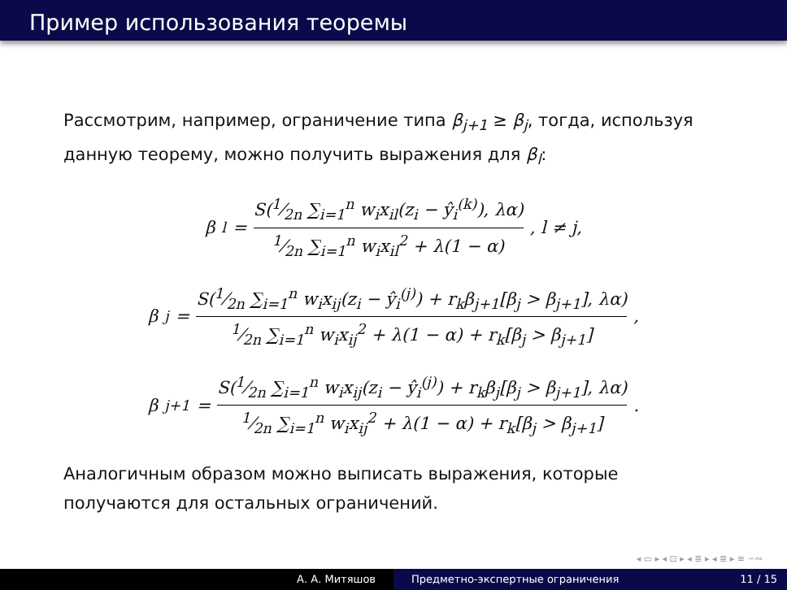Пример использования теоремы
Рассмотрим, например, ограничение типа β<sub>j+1</sub> ≥ β<sub>j</sub>, тогда, используя данную теорему, можно получить выражения для β<sub>l</sub>:
β<sub>l</sub> = S(1⁄2n ∑<sub>i=1</sub><sup>n</sup> w<sub>i</sub>x<sub>il</sub>(z<sub>i</sub> − ŷ<sub>i</sub><sup>(k)</sup>), λα) 1⁄2n ∑<sub>i=1</sub><sup>n</sup> w<sub>i</sub>x<sub>il</sub><sup>2</sup> + λ(1 − α), l ≠ j,
β<sub>j</sub> = S(1⁄2n ∑<sub>i=1</sub><sup>n</sup> w<sub>i</sub>x<sub>ij</sub>(z<sub>i</sub> − ŷ<sub>i</sub><sup>(j)</sup>) + r<sub>k</sub>β<sub>j+1</sub>[β<sub>j</sub> > β<sub>j+1</sub>], λα) 1⁄2n ∑<sub>i=1</sub><sup>n</sup> w<sub>i</sub>x<sub>ij</sub><sup>2</sup> + λ(1 − α) + r<sub>k</sub>[β<sub>j</sub> > β<sub>j+1</sub>],
β<sub>j+1</sub> = S(1⁄2n ∑<sub>i=1</sub><sup>n</sup> w<sub>i</sub>x<sub>ij</sub>(z<sub>i</sub> − ŷ<sub>i</sub><sup>(j)</sup>) + r<sub>k</sub>β<sub>j</sub>[β<sub>j</sub> > β<sub>j+1</sub>], λα) 1⁄2n ∑<sub>i=1</sub><sup>n</sup> w<sub>i</sub>x<sub>ij</sub><sup>2</sup> + λ(1 − α) + r<sub>k</sub>[β<sub>j</sub> > β<sub>j+1</sub>].
Аналогичным образом можно выписать выражения, которые получаются для остальных ограничений.
◂ ▭ ▸ ◂ ⊡ ▸ ◂ ≣ ▸ ◂ ≣ ▸ ≡ ∽∾
А. А. Митяшов Предметно-экспертные ограничения
11 / 15